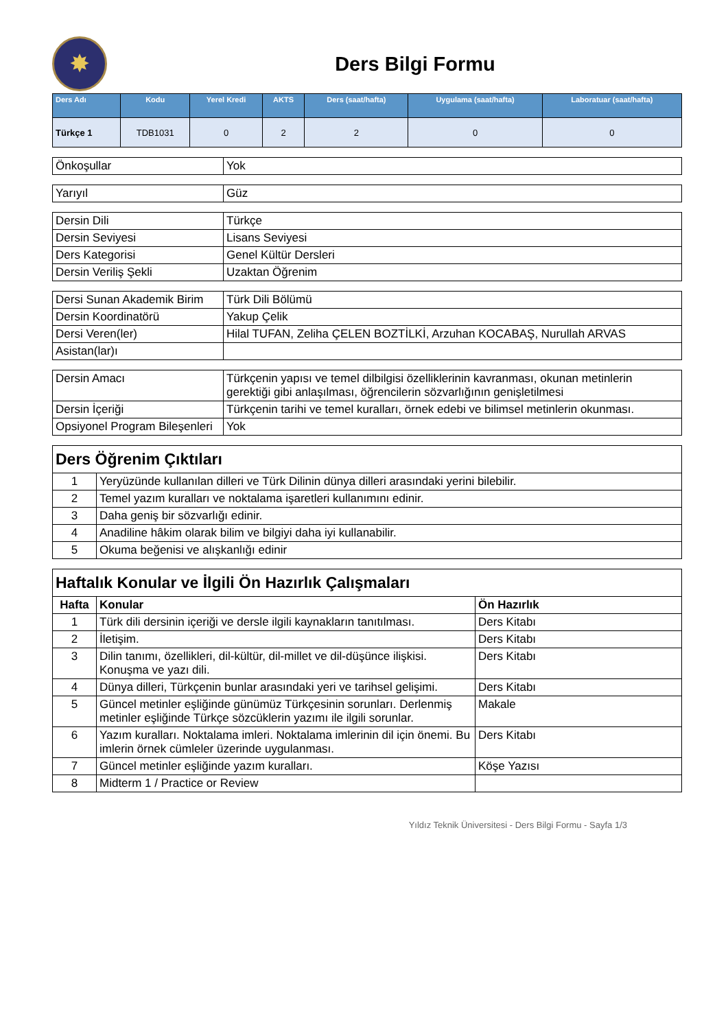✸
Ders Bilgi Formu
| Ders Adı | Kodu | Yerel Kredi | AKTS | Ders (saat/hafta) | Uygulama (saat/hafta) | Laboratuar (saat/hafta) |
| --- | --- | --- | --- | --- | --- | --- |
| Türkçe 1 | TDB1031 | 0 | 2 | 2 | 0 | 0 |
| Önkoşullar | Yok |
| Yarıyıl | Güz |
| Dersin Dili | Türkçe |
| Dersin Seviyesi | Lisans Seviyesi |
| Ders Kategorisi | Genel Kültür Dersleri |
| Dersin Veriliş Şekli | Uzaktan Öğrenim |
| Dersi Sunan Akademik Birim | Türk Dili Bölümü |
| Dersin Koordinatörü | Yakup Çelik |
| Dersi Veren(ler) | Hilal TUFAN, Zeliha ÇELEN BOZTİLKİ, Arzuhan KOCABAŞ, Nurullah ARVAS |
| Asistan(lar)ı | |
| Dersin Amacı | Türkçenin yapısı ve temel dilbilgisi özelliklerinin kavranması, okunan metinlerin gerektiği gibi anlaşılması, öğrencilerin sözvarlığının genişletilmesi |
| Dersin İçeriği | Türkçenin tarihi ve temel kuralları, örnek edebi ve bilimsel metinlerin okunması. |
| Opsiyonel Program Bileşenleri | Yok |
| Ders Öğrenim Çıktıları | |
| 1 | Yeryüzünde kullanılan dilleri ve Türk Dilinin dünya dilleri arasındaki yerini bilebilir. |
| 2 | Temel yazım kuralları ve noktalama işaretleri kullanımını edinir. |
| 3 | Daha geniş bir sözvarlığı edinir. |
| 4 | Anadiline hâkim olarak bilim ve bilgiyi daha iyi kullanabilir. |
| 5 | Okuma beğenisi ve alışkanlığı edinir |
| Haftalık Konular ve İlgili Ön Hazırlık Çalışmaları | | |
| Hafta | Konular | Ön Hazırlık |
| 1 | Türk dili dersinin içeriği ve dersle ilgili kaynakların tanıtılması. | Ders Kitabı |
| 2 | İletişim. | Ders Kitabı |
| 3 | Dilin tanımı, özellikleri, dil-kültür, dil-millet ve dil-düşünce ilişkisi. Konuşma ve yazı dili. | Ders Kitabı |
| 4 | Dünya dilleri, Türkçenin bunlar arasındaki yeri ve tarihsel gelişimi. | Ders Kitabı |
| 5 | Güncel metinler eşliğinde günümüz Türkçesinin sorunları. Derlenmiş metinler eşliğinde Türkçe sözcüklerin yazımı ile ilgili sorunlar. | Makale |
| 6 | Yazım kuralları. Noktalama imleri. Noktalama imlerinin dil için önemi. Bu imlerin örnek cümleler üzerinde uygulanması. | Ders Kitabı |
| 7 | Güncel metinler eşliğinde yazım kuralları. | Köşe Yazısı |
| 8 | Midterm 1 / Practice or Review | |
Yıldız Teknik Üniversitesi - Ders Bilgi Formu - Sayfa 1/3